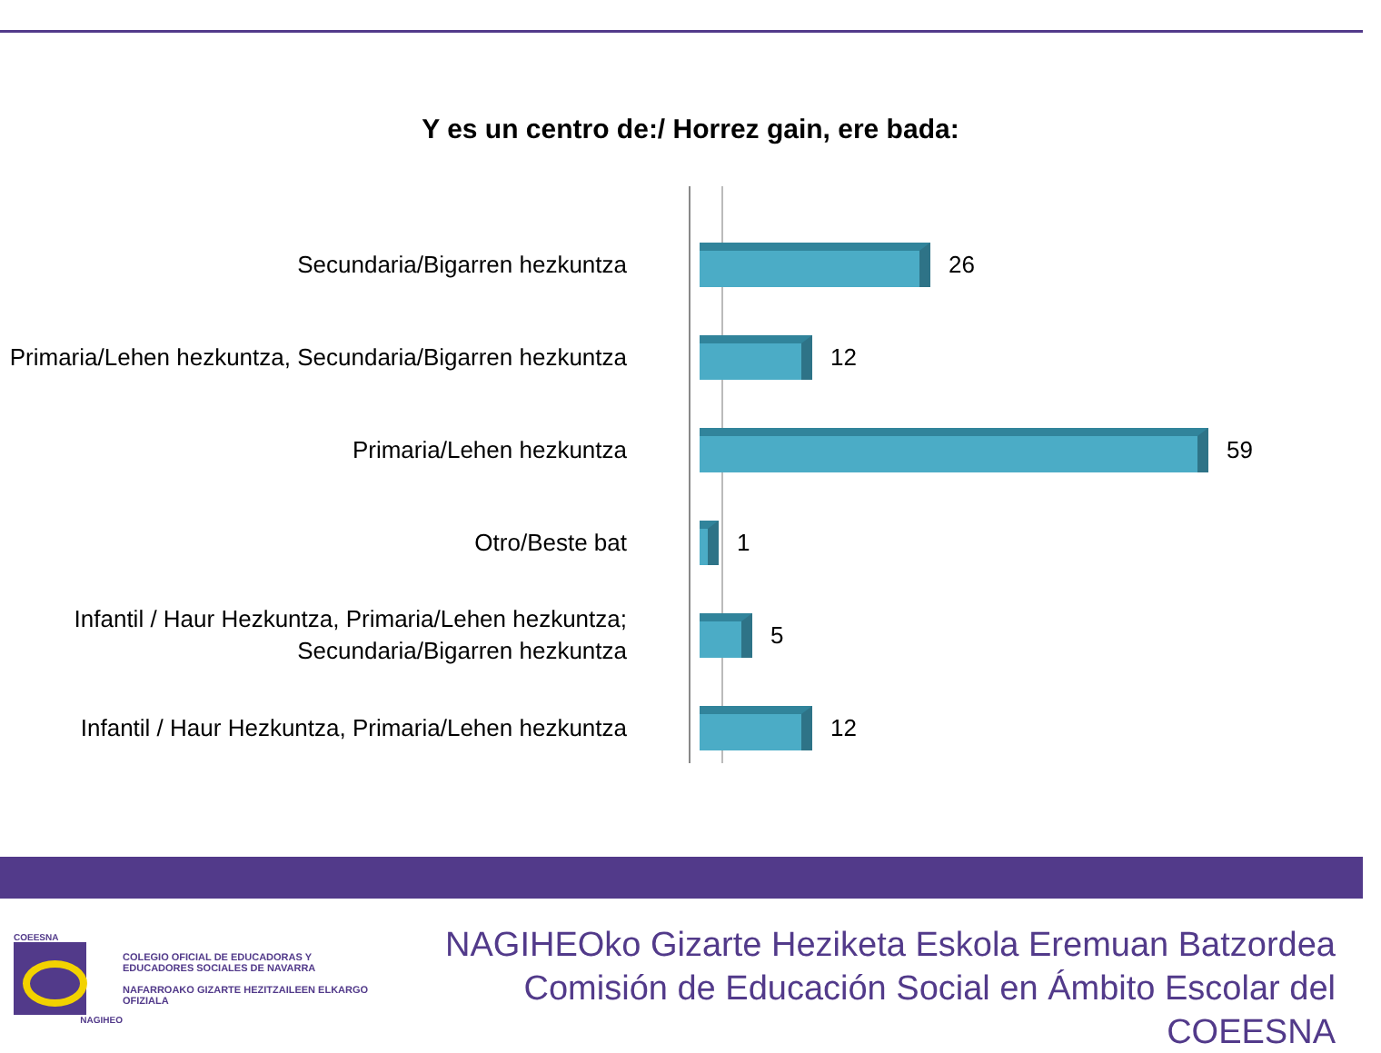Y es un centro de:/ Horrez gain, ere bada:
Secundaria/Bigarren hezkuntza
26
Primaria/Lehen hezkuntza, Secundaria/Bigarren hezkuntza
12
Primaria/Lehen hezkuntza
59
Otro/Beste bat
1
Infantil / Haur Hezkuntza, Primaria/Lehen hezkuntza; Secundaria/Bigarren hezkuntza
5
Infantil / Haur Hezkuntza, Primaria/Lehen hezkuntza
12
COEESNA
NAGIHEO
COLEGIO OFICIAL DE EDUCADORAS Y EDUCADORES SOCIALES DE NAVARRA
NAFARROAKO GIZARTE HEZITZAILEEN ELKARGO OFIZIALA
NAGIHEOko Gizarte Heziketa Eskola Eremuan Batzordea
Comisión de Educación Social en Ámbito Escolar del COEESNA